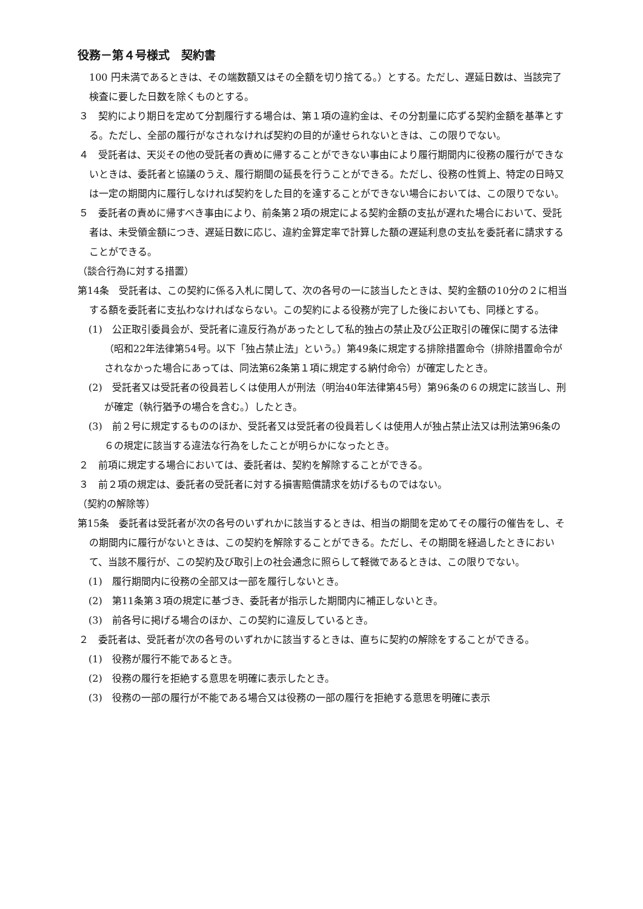役務－第４号様式　契約書
100 円未満であるときは、その端数額又はその全額を切り捨てる。）とする。ただし、遅延日数は、当該完了検査に要した日数を除くものとする。
３　契約により期日を定めて分割履行する場合は、第１項の違約金は、その分割量に応ずる契約金額を基準とする。ただし、全部の履行がなされなければ契約の目的が達せられないときは、この限りでない。
４　受託者は、天災その他の受託者の責めに帰することができない事由により履行期間内に役務の履行ができないときは、委託者と協議のうえ、履行期間の延長を行うことができる。ただし、役務の性質上、特定の日時又は一定の期間内に履行しなければ契約をした目的を達することができない場合においては、この限りでない。
５　委託者の責めに帰すべき事由により、前条第２項の規定による契約金額の支払が遅れた場合において、受託者は、未受領金額につき、遅延日数に応じ、違約金算定率で計算した額の遅延利息の支払を委託者に請求することができる。
（談合行為に対する措置）
第14条　受託者は、この契約に係る入札に関して、次の各号の一に該当したときは、契約金額の10分の２に相当する額を委託者に支払わなければならない。この契約による役務が完了した後においても、同様とする。
(1)　公正取引委員会が、受託者に違反行為があったとして私的独占の禁止及び公正取引の確保に関する法律（昭和22年法律第54号。以下「独占禁止法」という。）第49条に規定する排除措置命令（排除措置命令がされなかった場合にあっては、同法第62条第１項に規定する納付命令）が確定したとき。
(2)　受託者又は受託者の役員若しくは使用人が刑法（明治40年法律第45号）第96条の６の規定に該当し、刑が確定（執行猶予の場合を含む。）したとき。
(3)　前２号に規定するもののほか、受託者又は受託者の役員若しくは使用人が独占禁止法又は刑法第96条の６の規定に該当する違法な行為をしたことが明らかになったとき。
２　前項に規定する場合においては、委託者は、契約を解除することができる。
３　前２項の規定は、委託者の受託者に対する損害賠償請求を妨げるものではない。
（契約の解除等）
第15条　委託者は受託者が次の各号のいずれかに該当するときは、相当の期間を定めてその履行の催告をし、その期間内に履行がないときは、この契約を解除することができる。ただし、その期間を経過したときにおいて、当該不履行が、この契約及び取引上の社会通念に照らして軽微であるときは、この限りでない。
(1)　履行期間内に役務の全部又は一部を履行しないとき。
(2)　第11条第３項の規定に基づき、委託者が指示した期間内に補正しないとき。
(3)　前各号に掲げる場合のほか、この契約に違反しているとき。
２　委託者は、受託者が次の各号のいずれかに該当するときは、直ちに契約の解除をすることができる。
(1)　役務が履行不能であるとき。
(2)　役務の履行を拒絶する意思を明確に表示したとき。
(3)　役務の一部の履行が不能である場合又は役務の一部の履行を拒絶する意思を明確に表示